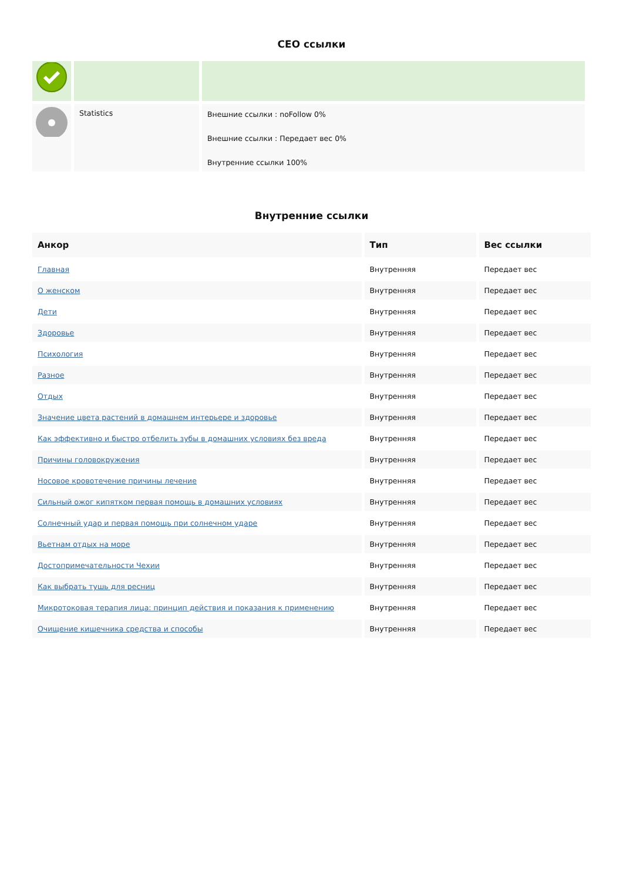CEO ссылки
| | Statistics | Внешние ссылки : noFollow 0% Внешние ссылки : Передает вес 0% Внутренние ссылки 100% |
Внутренние ссылки
| Анкор | Тип | Вес ссылки |
| --- | --- | --- |
| Главная | Внутренняя | Передает вес |
| О женском | Внутренняя | Передает вес |
| Дети | Внутренняя | Передает вес |
| Здоровье | Внутренняя | Передает вес |
| Психология | Внутренняя | Передает вес |
| Разное | Внутренняя | Передает вес |
| Отдых | Внутренняя | Передает вес |
| Значение цвета растений в домашнем интерьере и здоровье | Внутренняя | Передает вес |
| Как эффективно и быстро отбелить зубы в домашних условиях без вреда | Внутренняя | Передает вес |
| Причины головокружения | Внутренняя | Передает вес |
| Носовое кровотечение причины лечение | Внутренняя | Передает вес |
| Сильный ожог кипятком первая помощь в домашних условиях | Внутренняя | Передает вес |
| Солнечный удар и первая помощь при солнечном ударе | Внутренняя | Передает вес |
| Вьетнам отдых на море | Внутренняя | Передает вес |
| Достопримечательности Чехии | Внутренняя | Передает вес |
| Как выбрать тушь для ресниц | Внутренняя | Передает вес |
| Микротоковая терапия лица: принцип действия и показания к применению | Внутренняя | Передает вес |
| Очищение кишечника средства и способы | Внутренняя | Передает вес |